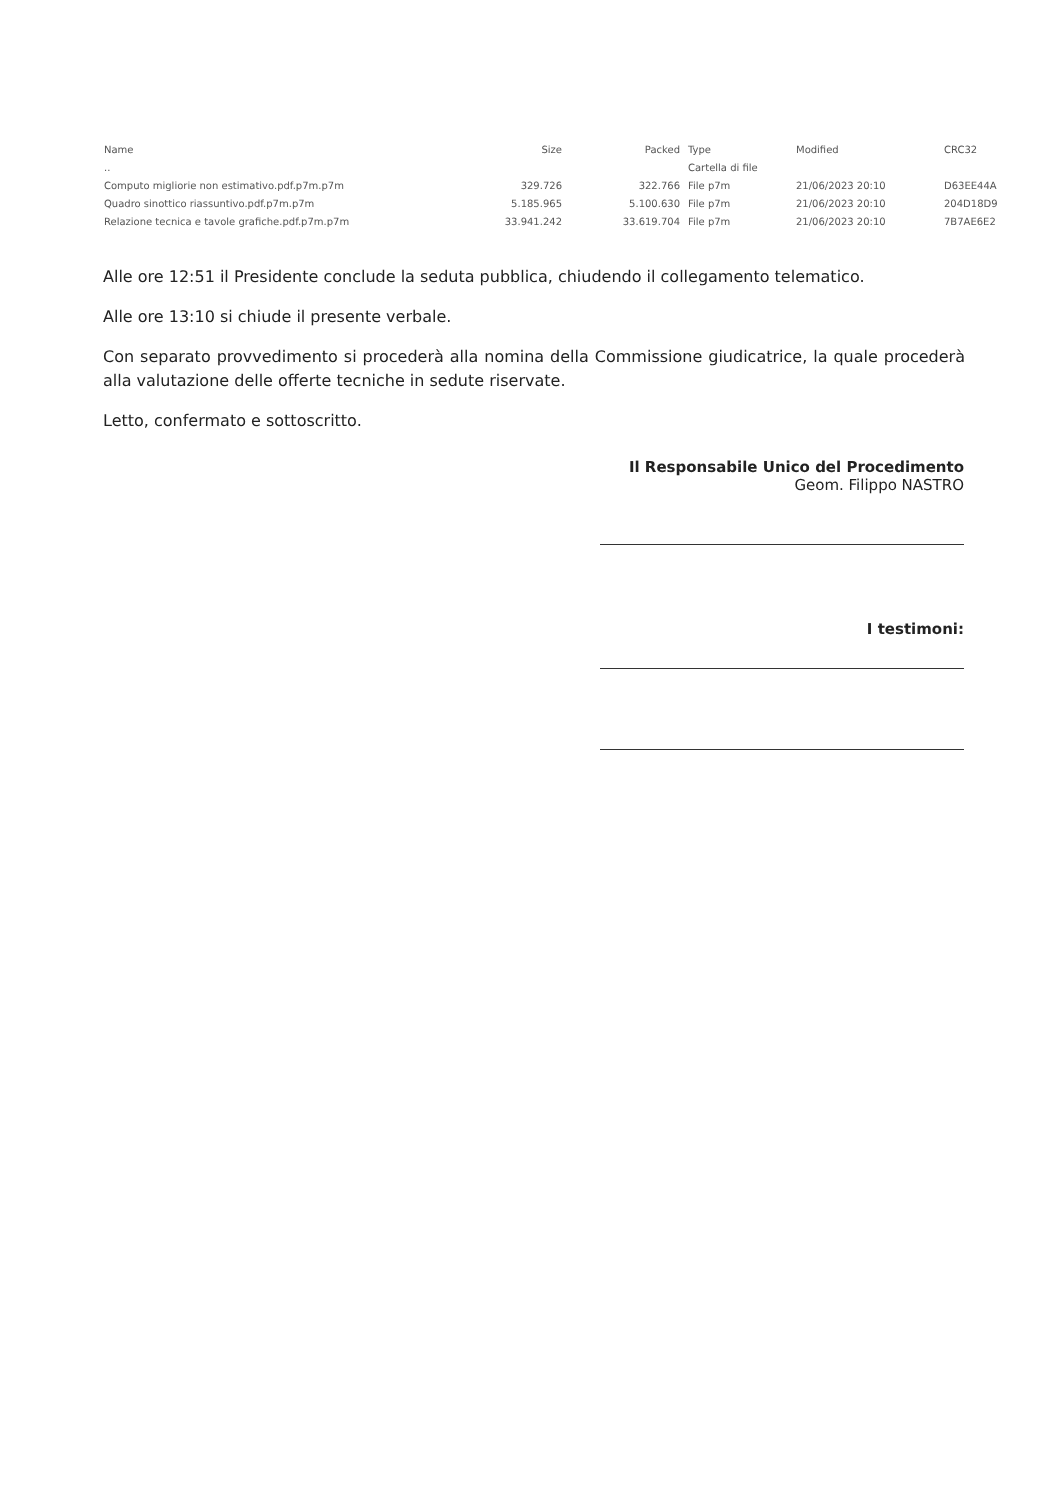| Name | Size | Packed | Type | Modified | CRC32 |
| --- | --- | --- | --- | --- | --- |
| .. | | | Cartella di file | | |
| Computo migliorie non estimativo.pdf.p7m.p7m | 329.726 | 322.766 | File p7m | 21/06/2023 20:10 | D63EE44A |
| Quadro sinottico riassuntivo.pdf.p7m.p7m | 5.185.965 | 5.100.630 | File p7m | 21/06/2023 20:10 | 204D18D9 |
| Relazione tecnica e tavole grafiche.pdf.p7m.p7m | 33.941.242 | 33.619.704 | File p7m | 21/06/2023 20:10 | 7B7AE6E2 |
Alle ore 12:51 il Presidente conclude la seduta pubblica, chiudendo il collegamento telematico.
Alle ore 13:10 si chiude il presente verbale.
Con separato provvedimento si procederà alla nomina della Commissione giudicatrice, la quale procederà alla valutazione delle offerte tecniche in sedute riservate.
Letto, confermato e sottoscritto.
Il Responsabile Unico del Procedimento
Geom. Filippo NASTRO
I testimoni: